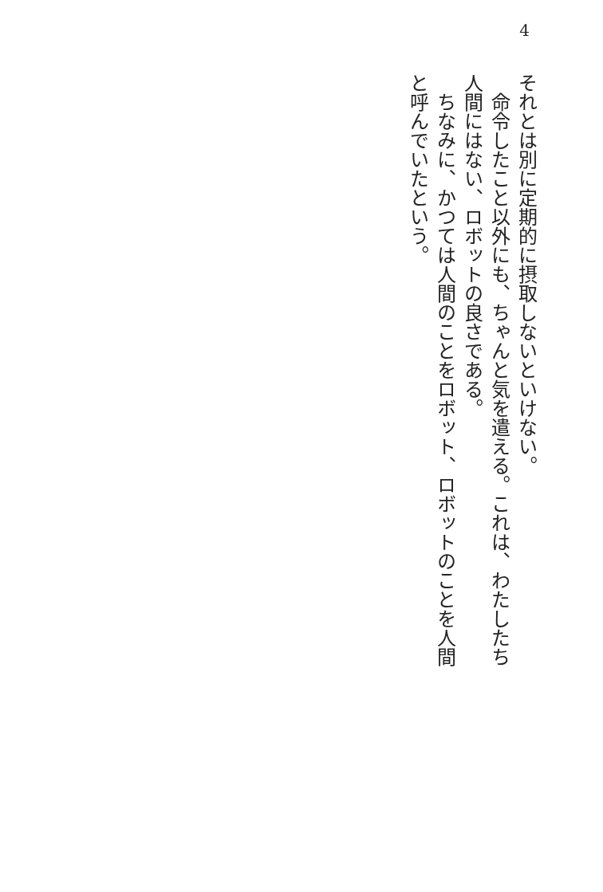4
それとは別に定期的に摂取しないといけない。
　命令したこと以外にも、ちゃんと気を遣える。これは、わたしたち人間にはない、ロボットの良さである。
　ちなみに、かつては人間のことをロボット、ロボットのことを人間と呼んでいたという。